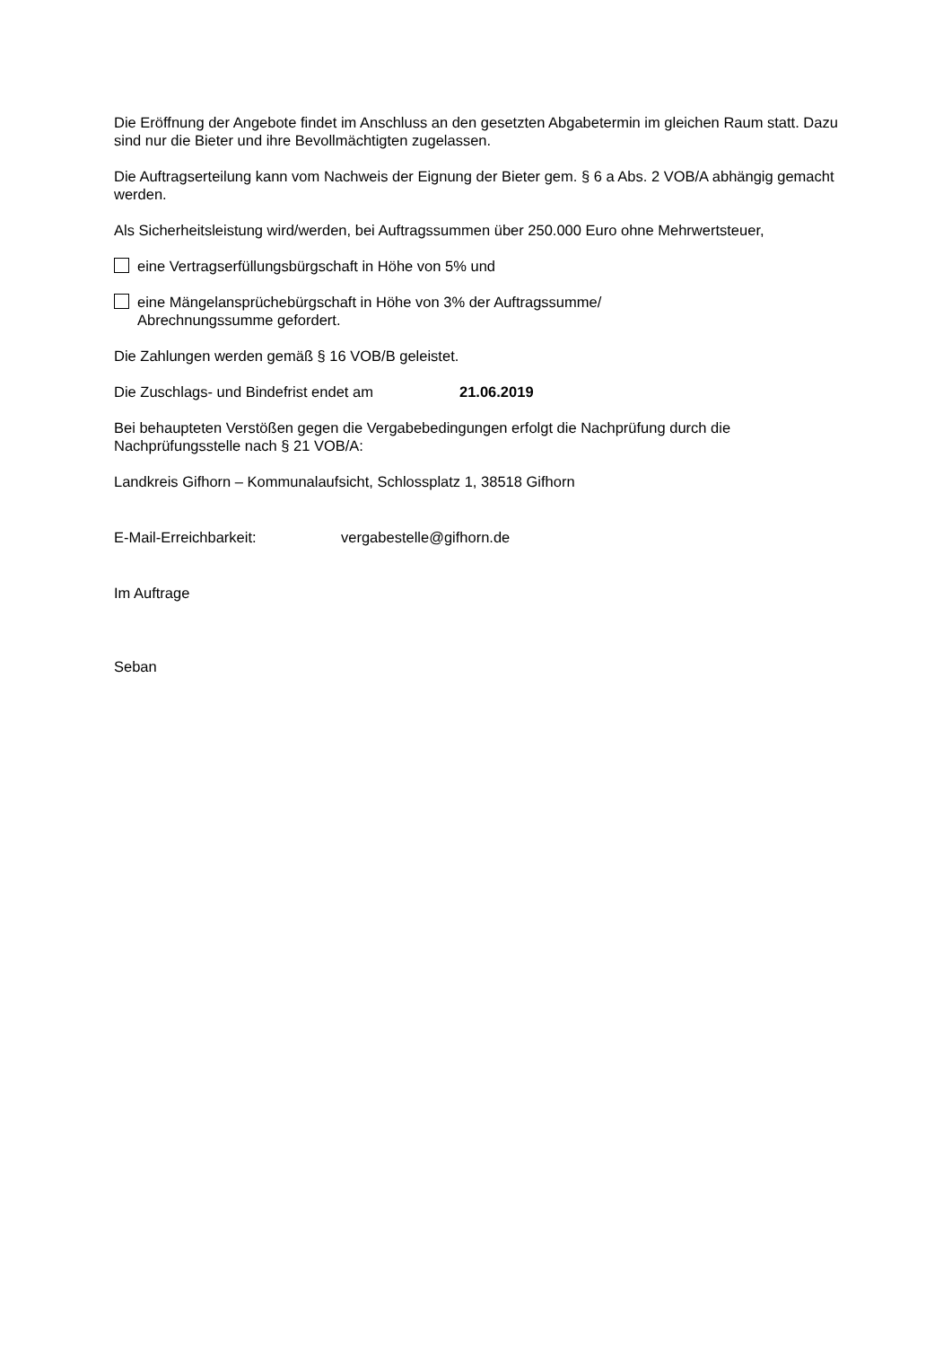Die Eröffnung der Angebote findet im Anschluss an den gesetzten Abgabetermin im gleichen Raum statt. Dazu sind nur die Bieter und ihre Bevollmächtigten zugelassen.
Die Auftragserteilung kann vom Nachweis der Eignung der Bieter gem. § 6 a Abs. 2 VOB/A abhängig gemacht werden.
Als Sicherheitsleistung wird/werden, bei Auftragssummen über 250.000 Euro ohne Mehrwertsteuer,
eine Vertragserfüllungsbürgschaft in Höhe von 5% und
eine Mängelansprüchebürgschaft in Höhe von 3% der Auftragssumme/
Abrechnungssumme gefordert.
Die Zahlungen werden gemäß § 16 VOB/B geleistet.
Die Zuschlags- und Bindefrist endet am 21.06.2019
Bei behaupteten Verstößen gegen die Vergabebedingungen erfolgt die Nachprüfung durch die Nachprüfungsstelle nach § 21 VOB/A:
Landkreis Gifhorn – Kommunalaufsicht, Schlossplatz 1, 38518 Gifhorn
E-Mail-Erreichbarkeit: vergabestelle@gifhorn.de
Im Auftrage
Seban